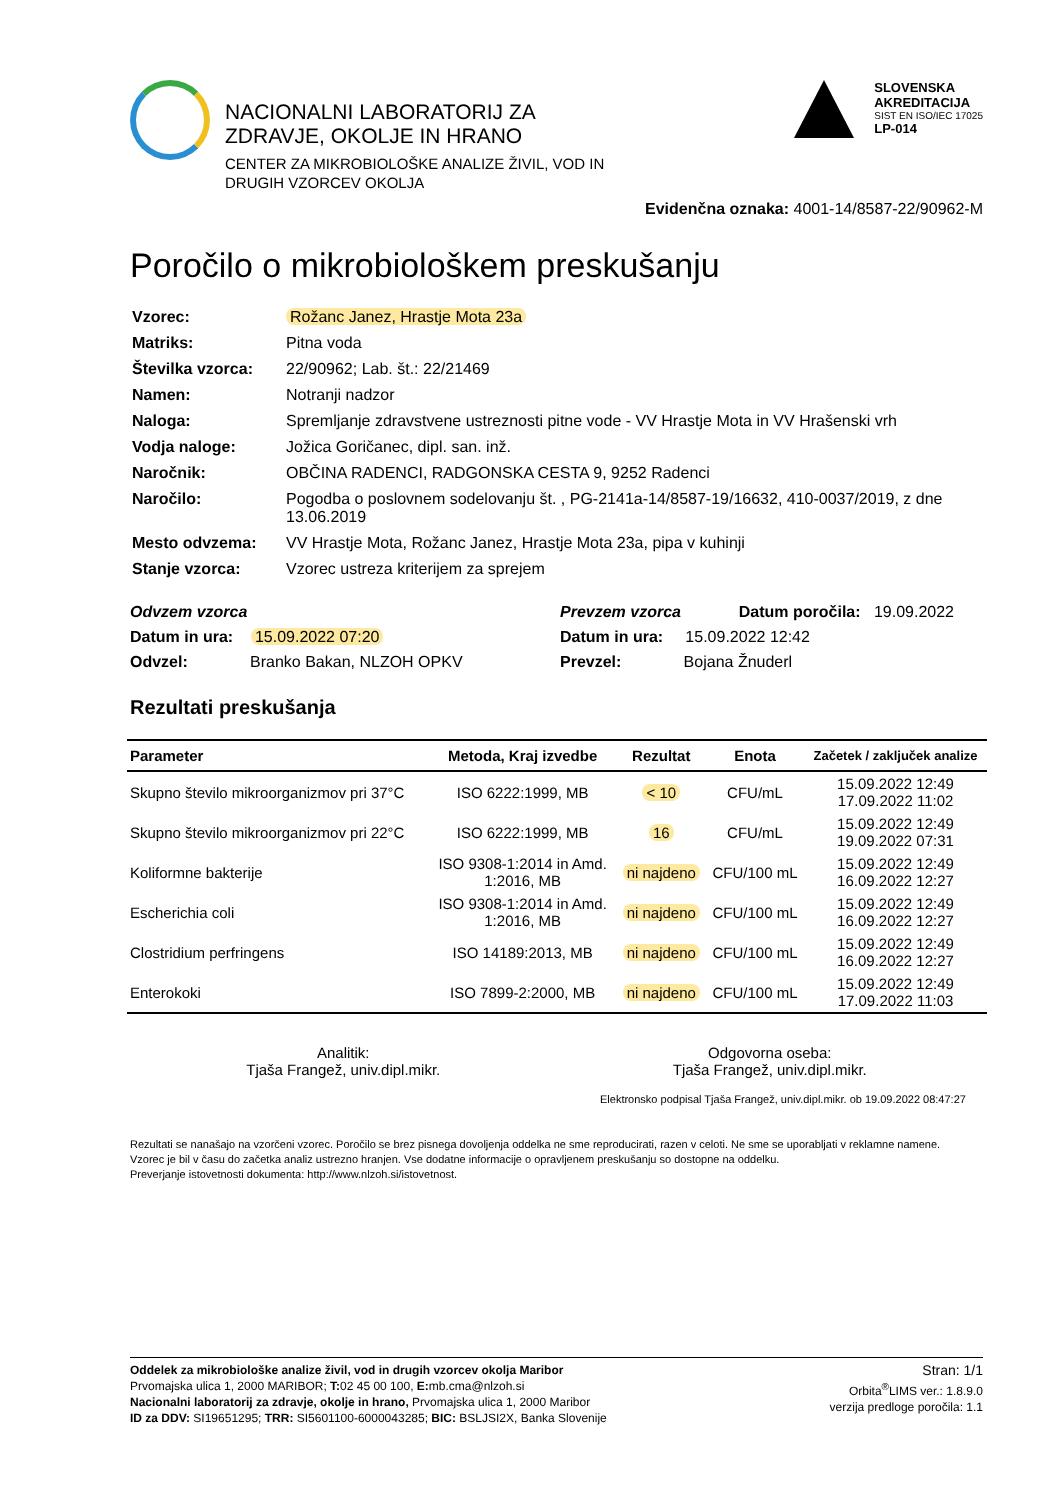NACIONALNI LABORATORIJ ZA
ZDRAVJE, OKOLJE IN HRANO
CENTER ZA MIKROBIOLOŠKE ANALIZE ŽIVIL, VOD IN
DRUGIH VZORCEV OKOLJA
SLOVENSKA
AKREDITACIJA
SIST EN ISO/IEC 17025
LP-014
Evidenčna oznaka: 4001-14/8587-22/90962-M
Poročilo o mikrobiološkem preskušanju
| Vzorec: | Rožanc Janez, Hrastje Mota 23a |
| Matriks: | Pitna voda |
| Številka vzorca: | 22/90962; Lab. št.: 22/21469 |
| Namen: | Notranji nadzor |
| Naloga: | Spremljanje zdravstvene ustreznosti pitne vode - VV Hrastje Mota in VV Hrašenski vrh |
| Vodja naloge: | Jožica Goričanec, dipl. san. inž. |
| Naročnik: | OBČINA RADENCI, RADGONSKA CESTA 9, 9252 Radenci |
| Naročilo: | Pogodba o poslovnem sodelovanju št. , PG-2141a-14/8587-19/16632, 410-0037/2019, z dne 13.06.2019 |
| Mesto odvzema: | VV Hrastje Mota, Rožanc Janez, Hrastje Mota 23a, pipa v kuhinji |
| Stanje vzorca: | Vzorec ustreza kriterijem za sprejem |
Odvzem vzorca
Datum in ura: 15.09.2022 07:20
Odvzel: Branko Bakan, NLZOH OPKV
Prevzem vzorca Datum poročila: 19.09.2022
Datum in ura: 15.09.2022 12:42
Prevzel: Bojana Žnuderl
Rezultati preskušanja
| Parameter | Metoda, Kraj izvedbe | Rezultat | Enota | Začetek / zaključek analize |
| --- | --- | --- | --- | --- |
| Skupno število mikroorganizmov pri 37°C | ISO 6222:1999, MB | < 10 | CFU/mL | 15.09.2022 12:49 17.09.2022 11:02 |
| Skupno število mikroorganizmov pri 22°C | ISO 6222:1999, MB | 16 | CFU/mL | 15.09.2022 12:49 19.09.2022 07:31 |
| Koliformne bakterije | ISO 9308-1:2014 in Amd. 1:2016, MB | ni najdeno | CFU/100 mL | 15.09.2022 12:49 16.09.2022 12:27 |
| Escherichia coli | ISO 9308-1:2014 in Amd. 1:2016, MB | ni najdeno | CFU/100 mL | 15.09.2022 12:49 16.09.2022 12:27 |
| Clostridium perfringens | ISO 14189:2013, MB | ni najdeno | CFU/100 mL | 15.09.2022 12:49 16.09.2022 12:27 |
| Enterokoki | ISO 7899-2:2000, MB | ni najdeno | CFU/100 mL | 15.09.2022 12:49 17.09.2022 11:03 |
Analitik:
Tjaša Frangež, univ.dipl.mikr.
Odgovorna oseba:
Tjaša Frangež, univ.dipl.mikr.
Elektronsko podpisal Tjaša Frangež, univ.dipl.mikr. ob 19.09.2022 08:47:27
Rezultati se nanašajo na vzorčeni vzorec. Poročilo se brez pisnega dovoljenja oddelka ne sme reproducirati, razen v celoti. Ne sme se uporabljati v reklamne namene.
Vzorec je bil v času do začetka analiz ustrezno hranjen. Vse dodatne informacije o opravljenem preskušanju so dostopne na oddelku.
Preverjanje istovetnosti dokumenta: http://www.nlzoh.si/istovetnost.
Oddelek za mikrobiološke analize živil, vod in drugih vzorcev okolja Maribor
Prvomajska ulica 1, 2000 MARIBOR; T: 02 45 00 100, E: mb.cma@nlzoh.si
Nacionalni laboratorij za zdravje, okolje in hrano, Prvomajska ulica 1, 2000 Maribor
ID za DDV: SI19651295; TRR: SI5601100-6000043285; BIC: BSLJSI2X, Banka Slovenije
Stran: 1/1
Orbita<sup>®</sup>LIMS ver.: 1.8.9.0
verzija predloge poročila: 1.1